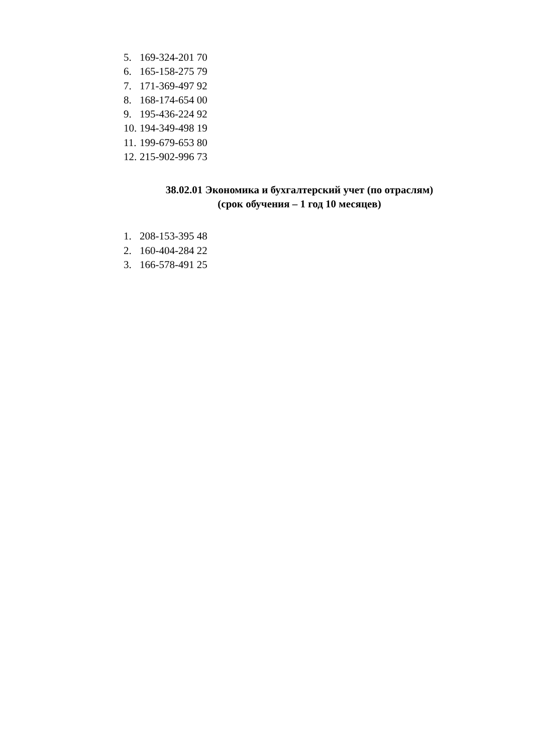5. 169-324-201 70
6. 165-158-275 79
7. 171-369-497 92
8. 168-174-654 00
9. 195-436-224 92
10. 194-349-498 19
11. 199-679-653 80
12. 215-902-996 73
38.02.01 Экономика и бухгалтерский учет (по отраслям)
(срок обучения – 1 год 10 месяцев)
1. 208-153-395 48
2. 160-404-284 22
3. 166-578-491 25